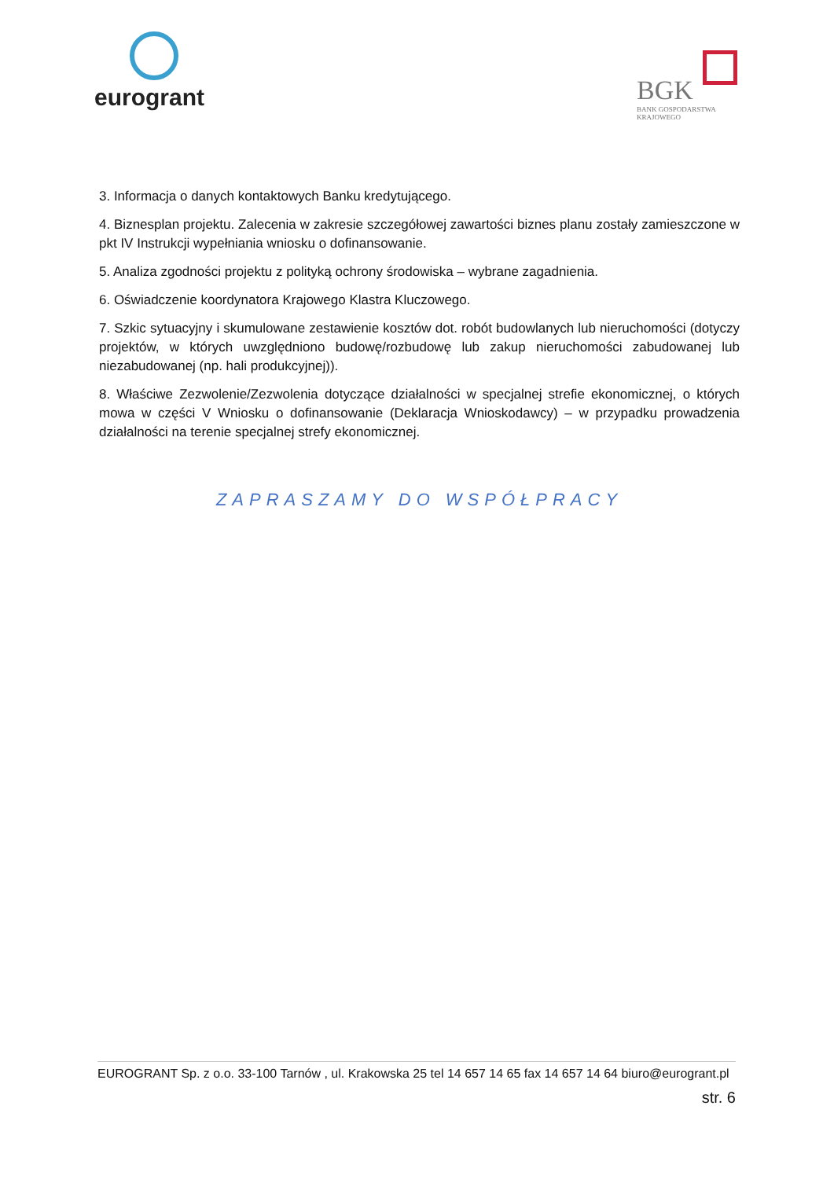eurogrant
BGK
BANK GOSPODARSTWA
KRAJOWEGO
3. Informacja o danych kontaktowych Banku kredytującego.
4. Biznesplan projektu. Zalecenia w zakresie szczegółowej zawartości biznes planu zostały zamieszczone w pkt IV Instrukcji wypełniania wniosku o dofinansowanie.
5. Analiza zgodności projektu z polityką ochrony środowiska – wybrane zagadnienia.
6. Oświadczenie koordynatora Krajowego Klastra Kluczowego.
7. Szkic sytuacyjny i skumulowane zestawienie kosztów dot. robót budowlanych lub nieruchomości (dotyczy projektów, w których uwzględniono budowę/rozbudowę lub zakup nieruchomości zabudowanej lub niezabudowanej (np. hali produkcyjnej)).
8. Właściwe Zezwolenie/Zezwolenia dotyczące działalności w specjalnej strefie ekonomicznej, o których mowa w części V Wniosku o dofinansowanie (Deklaracja Wnioskodawcy) – w przypadku prowadzenia działalności na terenie specjalnej strefy ekonomicznej.
ZAPRASZAMY DO WSPÓŁPRACY
EUROGRANT Sp. z o.o. 33-100 Tarnów , ul. Krakowska 25 tel 14 657 14 65 fax 14 657 14 64 biuro@eurogrant.pl
str. 6